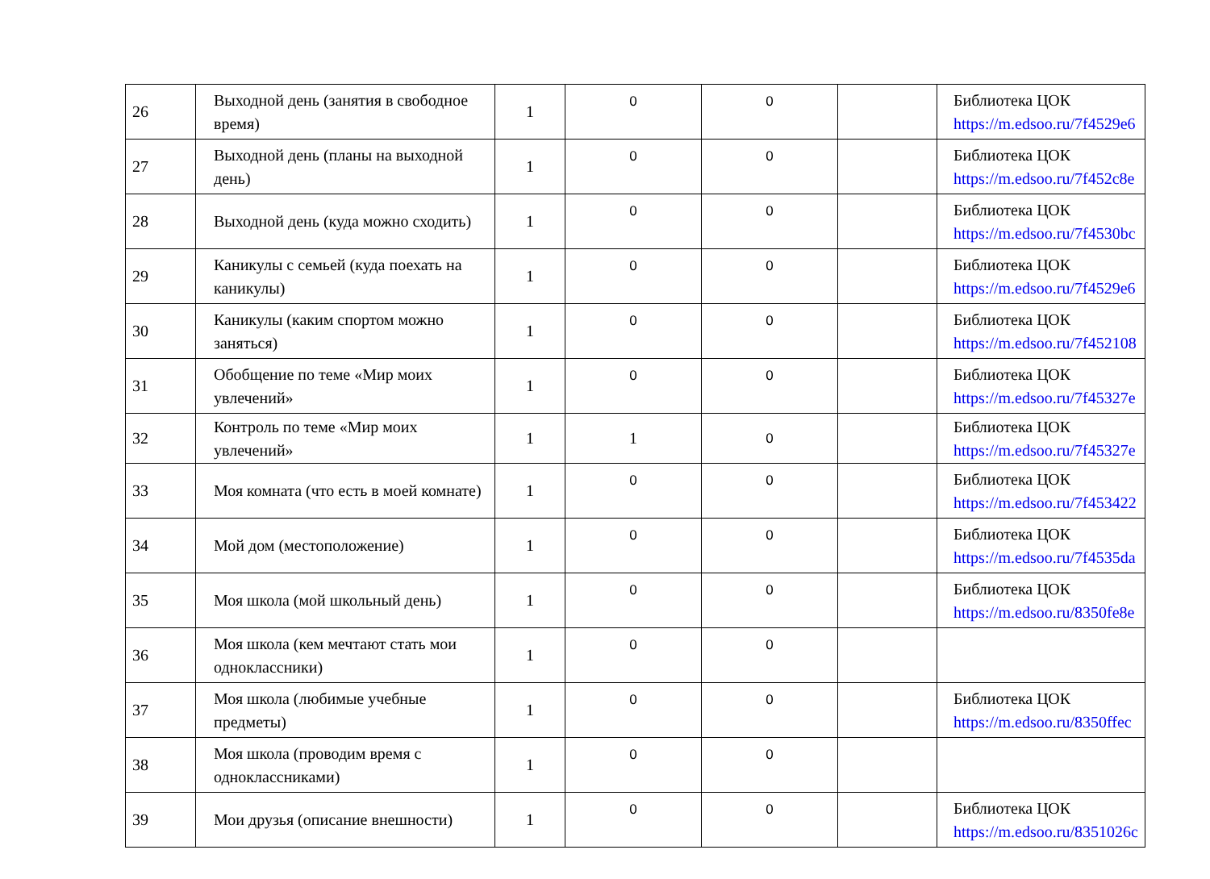| 26 | Выходной день (занятия в свободное время) | 1 | 0 | 0 | | Библиотека ЦОК https://m.edsoo.ru/7f4529e6 |
| 27 | Выходной день (планы на выходной день) | 1 | 0 | 0 | | Библиотека ЦОК https://m.edsoo.ru/7f452c8e |
| 28 | Выходной день (куда можно сходить) | 1 | 0 | 0 | | Библиотека ЦОК https://m.edsoo.ru/7f4530bc |
| 29 | Каникулы с семьей (куда поехать на каникулы) | 1 | 0 | 0 | | Библиотека ЦОК https://m.edsoo.ru/7f4529e6 |
| 30 | Каникулы (каким спортом можно заняться) | 1 | 0 | 0 | | Библиотека ЦОК https://m.edsoo.ru/7f452108 |
| 31 | Обобщение по теме «Мир моих увлечений» | 1 | 0 | 0 | | Библиотека ЦОК https://m.edsoo.ru/7f45327e |
| 32 | Контроль по теме «Мир моих увлечений» | 1 | 1 | 0 | | Библиотека ЦОК https://m.edsoo.ru/7f45327e |
| 33 | Моя комната (что есть в моей комнате) | 1 | 0 | 0 | | Библиотека ЦОК https://m.edsoo.ru/7f453422 |
| 34 | Мой дом (местоположение) | 1 | 0 | 0 | | Библиотека ЦОК https://m.edsoo.ru/7f4535da |
| 35 | Моя школа (мой школьный день) | 1 | 0 | 0 | | Библиотека ЦОК https://m.edsoo.ru/8350fe8e |
| 36 | Моя школа (кем мечтают стать мои одноклассники) | 1 | 0 | 0 | | |
| 37 | Моя школа (любимые учебные предметы) | 1 | 0 | 0 | | Библиотека ЦОК https://m.edsoo.ru/8350ffec |
| 38 | Моя школа (проводим время с одноклассниками) | 1 | 0 | 0 | | |
| 39 | Мои друзья (описание внешности) | 1 | 0 | 0 | | Библиотека ЦОК https://m.edsoo.ru/8351026c |